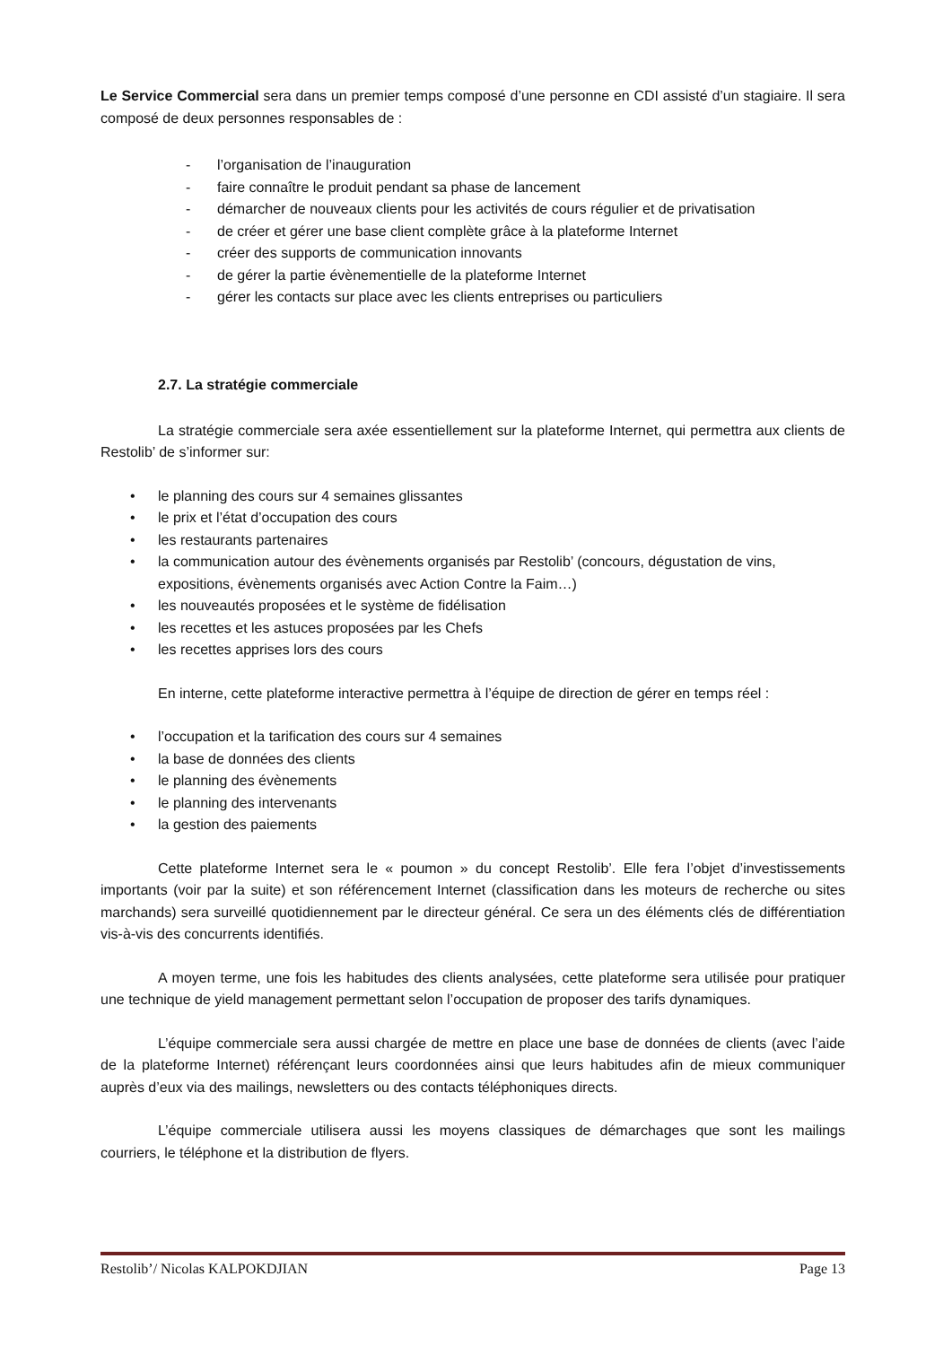Le Service Commercial sera dans un premier temps composé d’une personne en CDI assisté d’un stagiaire. Il sera composé de deux personnes responsables de :
- l’organisation de l’inauguration
- faire connaître le produit pendant sa phase de lancement
- démarcher de nouveaux clients pour les activités de cours régulier et de privatisation
- de créer et gérer une base client complète grâce à la plateforme Internet
- créer des supports de communication innovants
- de gérer la partie évènementielle de la plateforme Internet
- gérer les contacts sur place avec les clients entreprises ou particuliers
2.7. La stratégie commerciale
La stratégie commerciale sera axée essentiellement sur la plateforme Internet, qui permettra aux clients de Restolib’ de s’informer sur:
• le planning des cours sur 4 semaines glissantes
• le prix et l’état d’occupation des cours
• les restaurants partenaires
• la communication autour des évènements organisés par Restolib’ (concours, dégustation de vins, expositions, évènements organisés avec Action Contre la Faim…)
• les nouveautés proposées et le système de fidélisation
• les recettes et les astuces proposées par les Chefs
• les recettes apprises lors des cours
En interne, cette plateforme interactive permettra à l’équipe de direction de gérer en temps réel :
• l’occupation et la tarification des cours sur 4 semaines
• la base de données des clients
• le planning des évènements
• le planning des intervenants
• la gestion des paiements
Cette plateforme Internet sera le « poumon » du concept Restolib’. Elle fera l’objet d’investissements importants (voir par la suite) et son référencement Internet (classification dans les moteurs de recherche ou sites marchands) sera surveillé quotidiennement par le directeur général. Ce sera un des éléments clés de différentiation vis-à-vis des concurrents identifiés.
A moyen terme, une fois les habitudes des clients analysées, cette plateforme sera utilisée pour pratiquer une technique de yield management permettant selon l’occupation de proposer des tarifs dynamiques.
L’équipe commerciale sera aussi chargée de mettre en place une base de données de clients (avec l’aide de la plateforme Internet) référençant leurs coordonnées ainsi que leurs habitudes afin de mieux communiquer auprès d’eux via des mailings, newsletters ou des contacts téléphoniques directs.
L’équipe commerciale utilisera aussi les moyens classiques de démarchages que sont les mailings courriers, le téléphone et la distribution de flyers.
Restolib’/ Nicolas KALPOKDJIAN Page 13